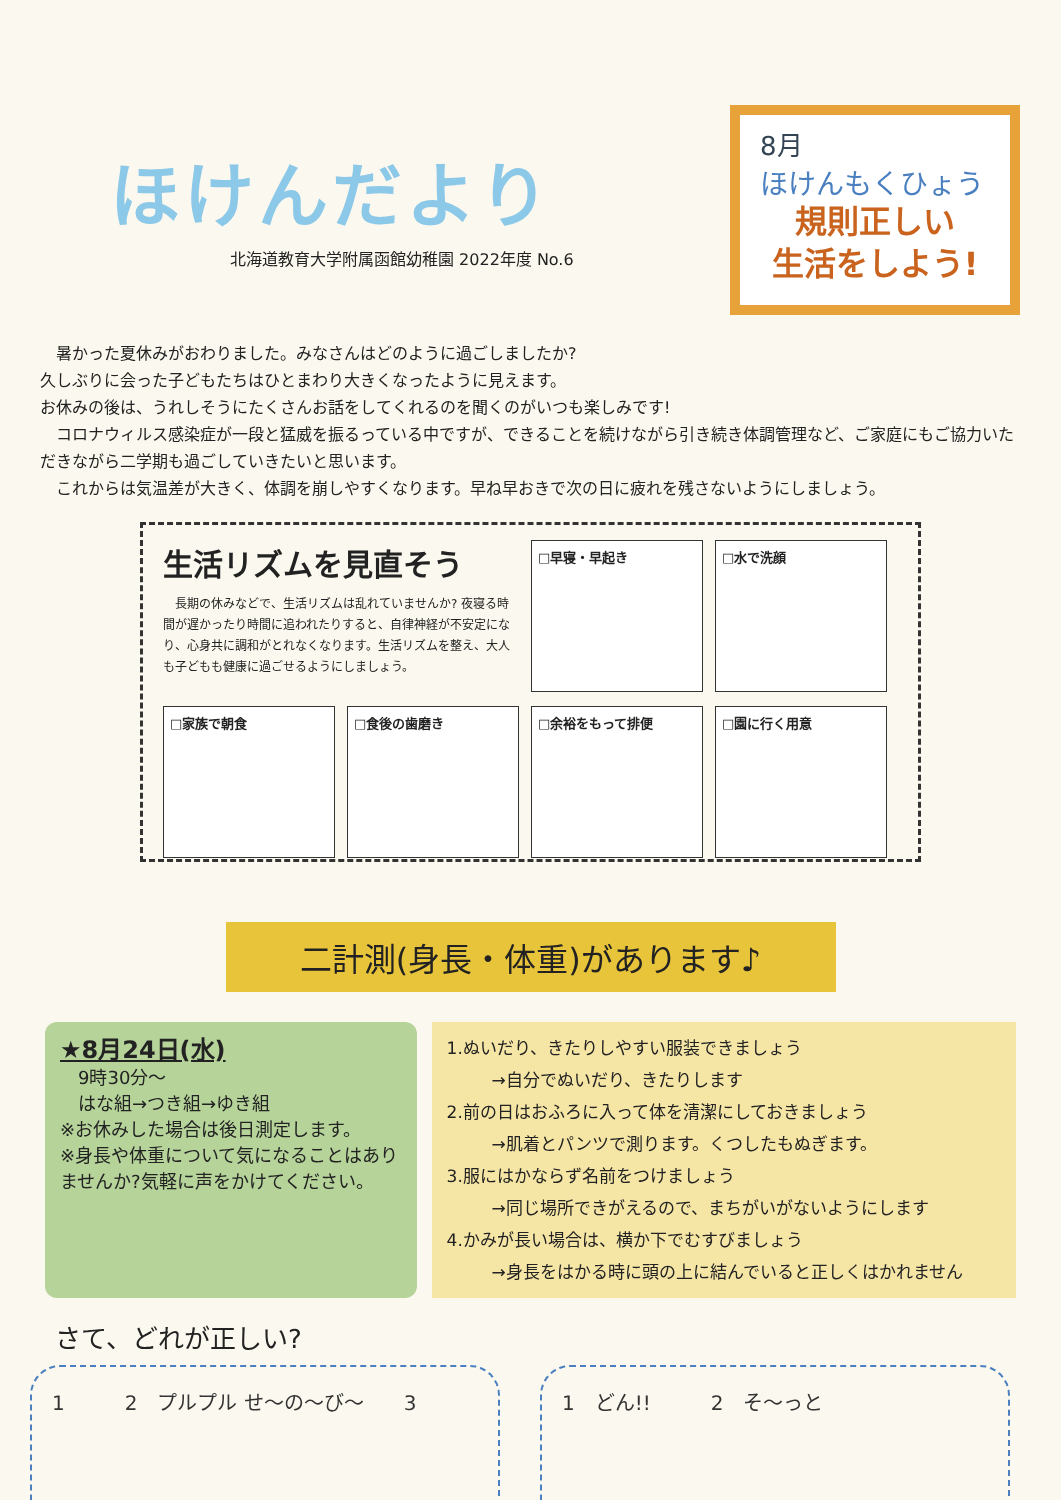ほけんだより
北海道教育大学附属函館幼稚園 2022年度 No.6
8月
ほけんもくひょう
規則正しい
生活をしよう!
　暑かった夏休みがおわりました。みなさんはどのように過ごしましたか?
久しぶりに会った子どもたちはひとまわり大きくなったように見えます。
お休みの後は、うれしそうにたくさんお話をしてくれるのを聞くのがいつも楽しみです!
　コロナウィルス感染症が一段と猛威を振るっている中ですが、できることを続けながら引き続き体調管理など、ご家庭にもご協力いただきながら二学期も過ごしていきたいと思います。
　これからは気温差が大きく、体調を崩しやすくなります。早ね早おきで次の日に疲れを残さないようにしましょう。
生活リズムを見直そう
　長期の休みなどで、生活リズムは乱れていませんか? 夜寝る時間が遅かったり時間に追われたりすると、自律神経が不安定になり、心身共に調和がとれなくなります。生活リズムを整え、大人も子どもも健康に過ごせるようにしましょう。
□早寝・早起き
□水で洗顔
□家族で朝食
□食後の歯磨き
□余裕をもって排便
□園に行く用意
二計測(身長・体重)があります♪
★8月24日(水)
　9時30分～
　はな組→つき組→ゆき組
※お休みした場合は後日測定します。
※身長や体重について気になることはありませんか?気軽に声をかけてください。
1.ぬいだり、きたりしやすい服装できましょう
→自分でぬいだり、きたりします
2.前の日はおふろに入って体を清潔にしておきましょう
→肌着とパンツで測ります。くつしたもぬぎます。
3.服にはかならず名前をつけましょう
→同じ場所できがえるので、まちがいがないようにします
4.かみが長い場合は、横か下でむすびましょう
→身長をはかる時に頭の上に結んでいると正しくはかれません
さて、どれが正しい?
1　　　2　プルプル せ～の～び～　　3 1　どん!!　　　2　そ～っと